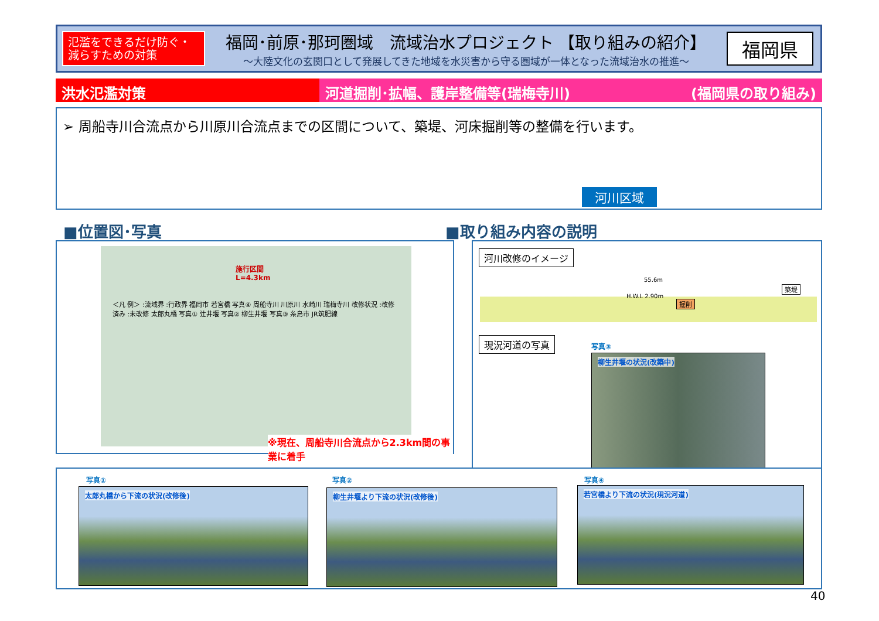氾濫をできるだけ防ぐ・
減らすための対策
福岡･前原･那珂圏域　流域治水プロジェクト 【取り組みの紹介】
～大陸文化の玄関口として発展してきた地域を水災害から守る圏域が一体となった流域治水の推進～
福岡県
洪水氾濫対策 河道掘削･拡幅、護岸整備等(瑞梅寺川) (福岡県の取り組み)
➢ 周船寺川合流点から川原川合流点までの区間について、築堤、河床掘削等の整備を行います。
河川区域
■位置図･写真 ■取り組み内容の説明
施行区間 L=4.3km
＜凡 例＞ :流域界 :行政界 福岡市 若宮橋 写真④ 周船寺川 川原川 水崎川 瑞梅寺川 改修状況 :改修済み :未改修 太郎丸橋 写真① 辻井堰 写真② 柳生井堰 写真③ 糸島市 JR筑肥線
※現在、周船寺川合流点から2.3km間の事業に着手
河川改修のイメージ
55.6m
H.W.L 2.90m
掘削
築堤
現況河道の写真 写真③
柳生井堰の状況(改築中)
写真①
太郎丸橋から下流の状況(改修後)
写真②
柳生井堰より下流の状況(改修後)
写真④
若宮橋より下流の状況(現況河道)
40